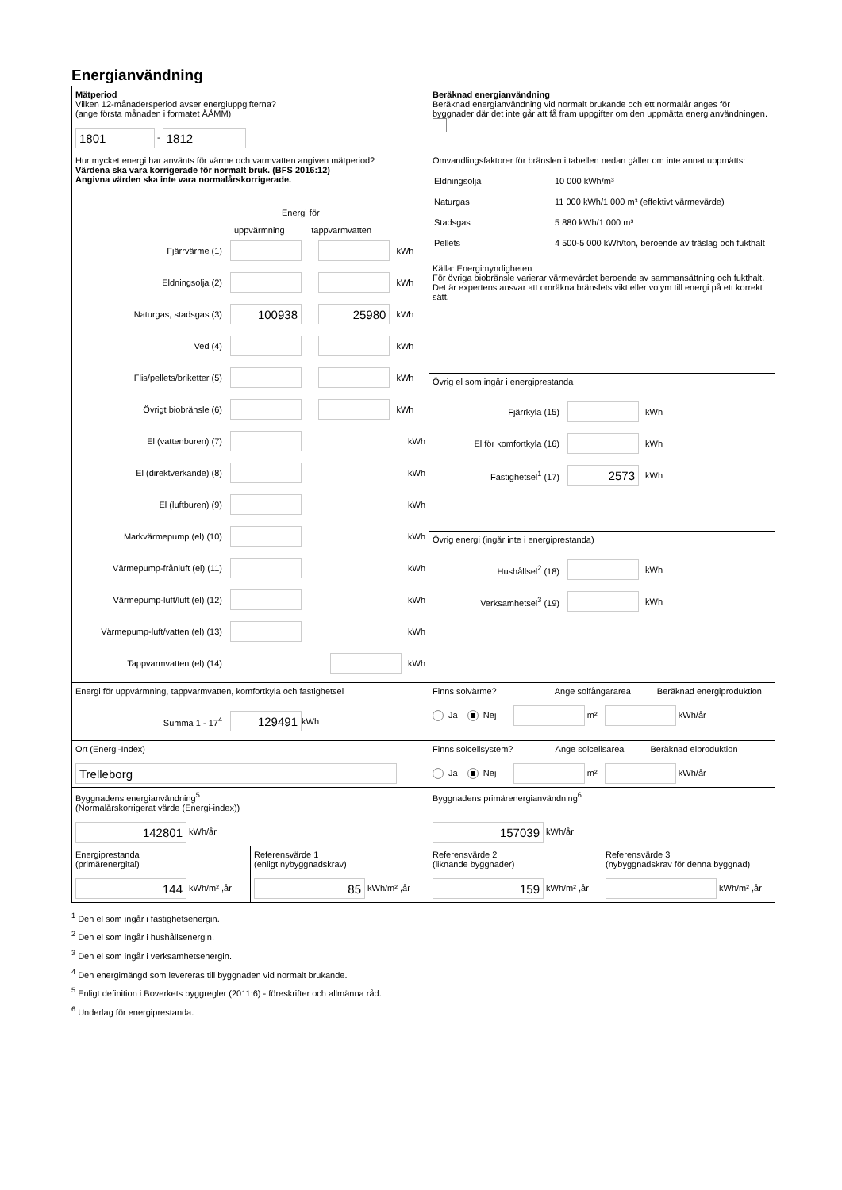Energianvändning
| Mätperiod Vilken 12-månadersperiod avser energiuppgifterna? (ange första månaden i formatet ÅÅMM) 1801 - 1812 | Beräknad energianvändning Beräknad energianvändning vid normalt brukande och ett normalår anges för byggnader där det inte går att få fram uppgifter om den uppmätta energianvändningen. |
| Hur mycket energi har använts för värme och varmvatten angiven mätperiod? Värdena ska vara korrigerade för normalt bruk. (BFS 2016:12) Angivna värden ska inte vara normalårskorrigerade. Energi för uppvärmning tappvarmvatten Fjärrvärme (1) kWh Eldningsolja (2) kWh Naturgas, stadsgas (3) 100938 25980 kWh Ved (4) kWh Flis/pellets/briketter (5) kWh Övrigt biobränsle (6) kWh El (vattenburen) (7) kWh El (direktverkande) (8) kWh El (luftburen) (9) kWh Markvärmepump (el) (10) kWh Värmepump-frånluft (el) (11) kWh Värmepump-luft/luft (el) (12) kWh Värmepump-luft/vatten (el) (13) kWh Tappvarmvatten (el) (14) kWh | Omvandlingsfaktorer för bränslen i tabellen nedan gäller om inte annat uppmätts: / Eldningsolja / 10 000 kWh/m³ / / Naturgas / 11 000 kWh/1 000 m³ (effektivt värmevärde) / / Stadsgas / 5 880 kWh/1 000 m³ / / Pellets / 4 500-5 000 kWh/ton, beroende av träslag och fukthalt / Källa: Energimyndigheten För övriga biobränsle varierar värmevärdet beroende av sammansättning och fukthalt. Det är expertens ansvar att omräkna bränslets vikt eller volym till energi på ett korrekt sätt. |
| | Övrig el som ingår i energiprestanda Fjärrkyla (15) kWh El för komfortkyla (16) kWh Fastighetsel<sup>1</sup> (17) 2573 kWh |
| | Övrig energi (ingår inte i energiprestanda) Hushållsel<sup>2</sup> (18) kWh Verksamhetsel<sup>3</sup> (19) kWh |
| Energi för uppvärmning, tappvarmvatten, komfortkyla och fastighetsel Summa 1 - 17<sup>4</sup> 129491 kWh | Finns solvärme? Ange solfångararea Beräknad energiproduktion Ja Nej m² kWh/år |
| Ort (Energi-Index) Trelleborg | Finns solcellsystem? Ange solcellsarea Beräknad elproduktion Ja Nej m² kWh/år |
| Byggnadens energianvändning<sup>5</sup> (Normalårskorrigerat värde (Energi-index)) 142801 kWh/år | Byggnadens primärenergianvändning<sup>6</sup> 157039 kWh/år |
| / Energiprestanda (primärenergital) 144 kWh/m² ,år / Referensvärde 1 (enligt nybyggnadskrav) 85 kWh/m² ,år / | / Referensvärde 2 (liknande byggnader) 159 kWh/m² ,år / Referensvärde 3 (nybyggnadskrav för denna byggnad) kWh/m² ,år / |
<sup>1</sup> Den el som ingår i fastighetsenergin.
<sup>2</sup> Den el som ingår i hushållsenergin.
<sup>3</sup> Den el som ingår i verksamhetsenergin.
<sup>4</sup> Den energimängd som levereras till byggnaden vid normalt brukande.
<sup>5</sup> Enligt definition i Boverkets byggregler (2011:6) - föreskrifter och allmänna råd.
<sup>6</sup> Underlag för energiprestanda.